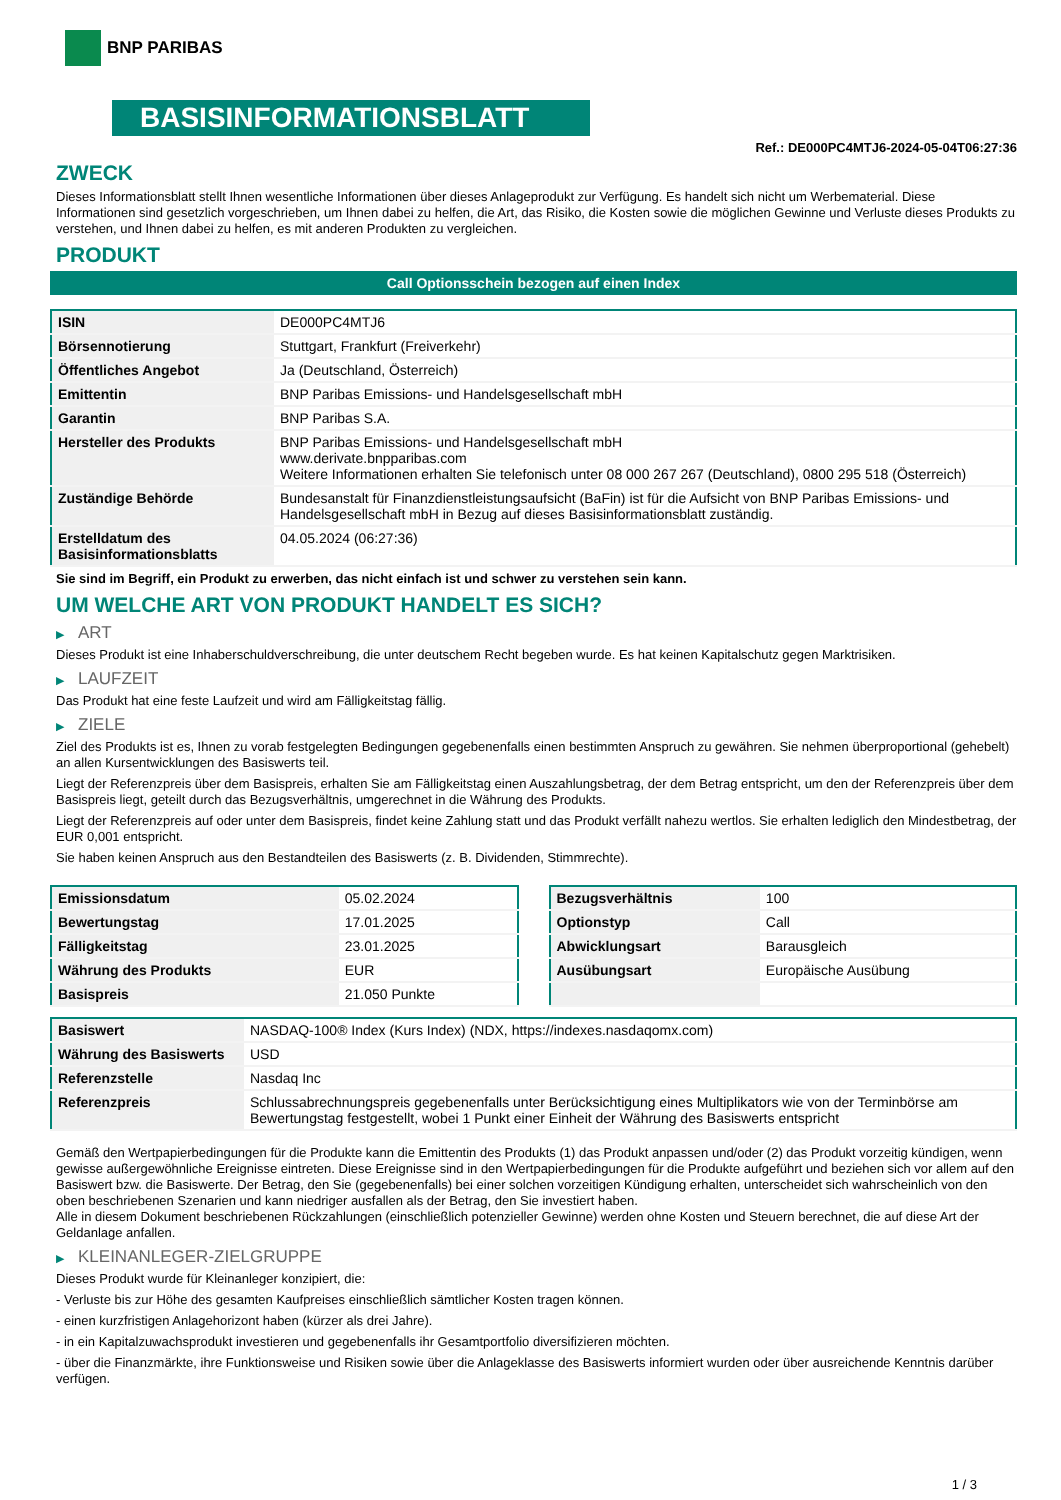BNP PARIBAS
BASISINFORMATIONSBLATT
Ref.: DE000PC4MTJ6-2024-05-04T06:27:36
ZWECK
Dieses Informationsblatt stellt Ihnen wesentliche Informationen über dieses Anlageprodukt zur Verfügung. Es handelt sich nicht um Werbematerial. Diese Informationen sind gesetzlich vorgeschrieben, um Ihnen dabei zu helfen, die Art, das Risiko, die Kosten sowie die möglichen Gewinne und Verluste dieses Produkts zu verstehen, und Ihnen dabei zu helfen, es mit anderen Produkten zu vergleichen.
PRODUKT
Call Optionsschein bezogen auf einen Index
| ISIN | DE000PC4MTJ6 |
| Börsennotierung | Stuttgart, Frankfurt (Freiverkehr) |
| Öffentliches Angebot | Ja (Deutschland, Österreich) |
| Emittentin | BNP Paribas Emissions- und Handelsgesellschaft mbH |
| Garantin | BNP Paribas S.A. |
| Hersteller des Produkts | BNP Paribas Emissions- und Handelsgesellschaft mbH www.derivate.bnpparibas.com Weitere Informationen erhalten Sie telefonisch unter 08 000 267 267 (Deutschland), 0800 295 518 (Österreich) |
| Zuständige Behörde | Bundesanstalt für Finanzdienstleistungsaufsicht (BaFin) ist für die Aufsicht von BNP Paribas Emissions- und Handelsgesellschaft mbH in Bezug auf dieses Basisinformationsblatt zuständig. |
| Erstelldatum des Basisinformationsblatts | 04.05.2024 (06:27:36) |
Sie sind im Begriff, ein Produkt zu erwerben, das nicht einfach ist und schwer zu verstehen sein kann.
UM WELCHE ART VON PRODUKT HANDELT ES SICH?
▶ ART
Dieses Produkt ist eine Inhaberschuldverschreibung, die unter deutschem Recht begeben wurde. Es hat keinen Kapitalschutz gegen Marktrisiken.
▶ LAUFZEIT
Das Produkt hat eine feste Laufzeit und wird am Fälligkeitstag fällig.
▶ ZIELE
Ziel des Produkts ist es, Ihnen zu vorab festgelegten Bedingungen gegebenenfalls einen bestimmten Anspruch zu gewähren. Sie nehmen überproportional (gehebelt) an allen Kursentwicklungen des Basiswerts teil.
Liegt der Referenzpreis über dem Basispreis, erhalten Sie am Fälligkeitstag einen Auszahlungsbetrag, der dem Betrag entspricht, um den der Referenzpreis über dem Basispreis liegt, geteilt durch das Bezugsverhältnis, umgerechnet in die Währung des Produkts.
Liegt der Referenzpreis auf oder unter dem Basispreis, findet keine Zahlung statt und das Produkt verfällt nahezu wertlos. Sie erhalten lediglich den Mindestbetrag, der EUR 0,001 entspricht.
Sie haben keinen Anspruch aus den Bestandteilen des Basiswerts (z. B. Dividenden, Stimmrechte).
| Emissionsdatum | 05.02.2024 |
| Bewertungstag | 17.01.2025 |
| Fälligkeitstag | 23.01.2025 |
| Währung des Produkts | EUR |
| Basispreis | 21.050 Punkte |
| Bezugsverhältnis | 100 |
| Optionstyp | Call |
| Abwicklungsart | Barausgleich |
| Ausübungsart | Europäische Ausübung |
| Basiswert | NASDAQ-100® Index (Kurs Index) (NDX, https://indexes.nasdaqomx.com) |
| Währung des Basiswerts | USD |
| Referenzstelle | Nasdaq Inc |
| Referenzpreis | Schlussabrechnungspreis gegebenenfalls unter Berücksichtigung eines Multiplikators wie von der Terminbörse am Bewertungstag festgestellt, wobei 1 Punkt einer Einheit der Währung des Basiswerts entspricht |
Gemäß den Wertpapierbedingungen für die Produkte kann die Emittentin des Produkts (1) das Produkt anpassen und/oder (2) das Produkt vorzeitig kündigen, wenn gewisse außergewöhnliche Ereignisse eintreten. Diese Ereignisse sind in den Wertpapierbedingungen für die Produkte aufgeführt und beziehen sich vor allem auf den Basiswert bzw. die Basiswerte. Der Betrag, den Sie (gegebenenfalls) bei einer solchen vorzeitigen Kündigung erhalten, unterscheidet sich wahrscheinlich von den oben beschriebenen Szenarien und kann niedriger ausfallen als der Betrag, den Sie investiert haben.
Alle in diesem Dokument beschriebenen Rückzahlungen (einschließlich potenzieller Gewinne) werden ohne Kosten und Steuern berechnet, die auf diese Art der Geldanlage anfallen.
▶ KLEINANLEGER-ZIELGRUPPE
Dieses Produkt wurde für Kleinanleger konzipiert, die:
- Verluste bis zur Höhe des gesamten Kaufpreises einschließlich sämtlicher Kosten tragen können.
- einen kurzfristigen Anlagehorizont haben (kürzer als drei Jahre).
- in ein Kapitalzuwachsprodukt investieren und gegebenenfalls ihr Gesamtportfolio diversifizieren möchten.
- über die Finanzmärkte, ihre Funktionsweise und Risiken sowie über die Anlageklasse des Basiswerts informiert wurden oder über ausreichende Kenntnis darüber verfügen.
1 / 3